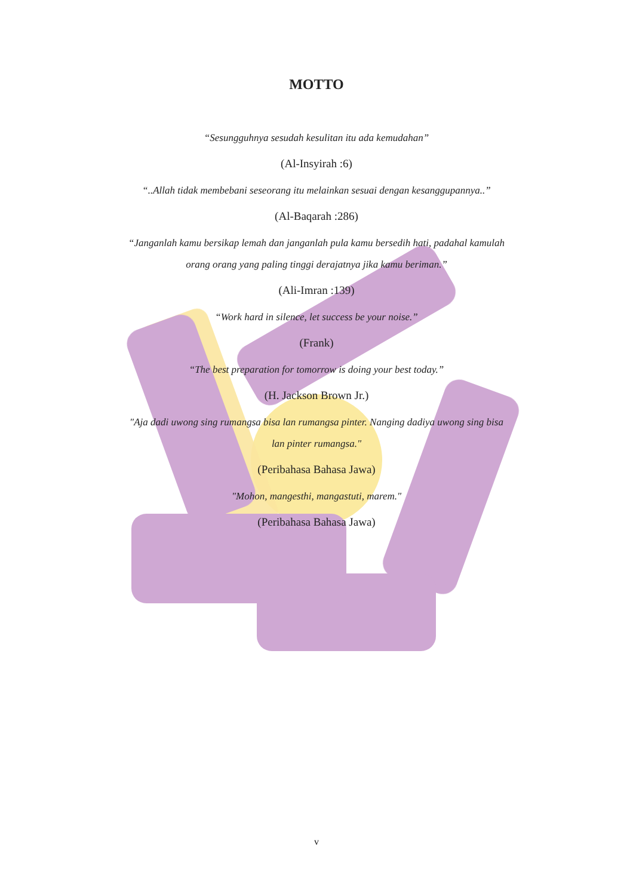MOTTO
“Sesungguhnya sesudah kesulitan itu ada kemudahan”
(Al-Insyirah :6)
“..Allah tidak membebani seseorang itu melainkan sesuai dengan kesanggupannya..”
(Al-Baqarah :286)
“Janganlah kamu bersikap lemah dan janganlah pula kamu bersedih hati, padahal kamulah
orang orang yang paling tinggi derajatnya jika kamu beriman.”
(Ali-Imran :139)
“Work hard in silence, let success be your noise.”
(Frank)
“The best preparation for tomorrow is doing your best today.”
(H. Jackson Brown Jr.)
"Aja dadi uwong sing rumangsa bisa lan rumangsa pinter. Nanging dadiya uwong sing bisa
lan pinter rumangsa."
(Peribahasa Bahasa Jawa)
"Mohon, mangesthi, mangastuti, marem."
(Peribahasa Bahasa Jawa)
v